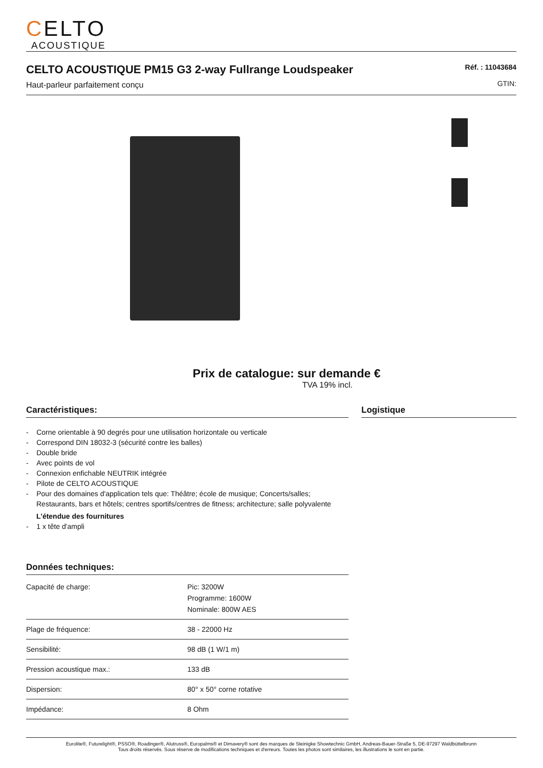CELTO
ACOUSTIQUE
CELTO ACOUSTIQUE PM15 G3 2-way Fullrange Loudspeaker
Haut-parleur parfaitement conçu
Réf. : 11043684
GTIN:
Prix de catalogue: sur demande €
TVA 19% incl.
Caractéristiques:
- Corne orientable à 90 degrés pour une utilisation horizontale ou verticale
- Correspond DIN 18032-3 (sécurité contre les balles)
- Double bride
- Avec points de vol
- Connexion enfichable NEUTRIK intégrée
- Pilote de CELTO ACOUSTIQUE
- Pour des domaines d'application tels que: Théâtre; école de musique; Concerts/salles; Restaurants, bars et hôtels; centres sportifs/centres de fitness; architecture; salle polyvalente
L'étendue des fournitures
- 1 x tête d'ampli
Données techniques:
| Capacité de charge: | Pic: 3200W Programme: 1600W Nominale: 800W AES |
| Plage de fréquence: | 38 - 22000 Hz |
| Sensibilité: | 98 dB (1 W/1 m) |
| Pression acoustique max.: | 133 dB |
| Dispersion: | 80° x 50° corne rotative |
| Impédance: | 8 Ohm |
Logistique
Eurolite®, Futurelight®, PSSO®, Roadinger®, Alutruss®, Europalms® et Dimavery® sont des marques de Steinigke Showtechnic GmbH, Andreas-Bauer-Straße 5, DE-97297 Waldbüttelbrunn
Tous droits réservés. Sous réserve de modifications techniques et d'erreurs. Toutes les photos sont similaires, les illustrations le sont en partie.